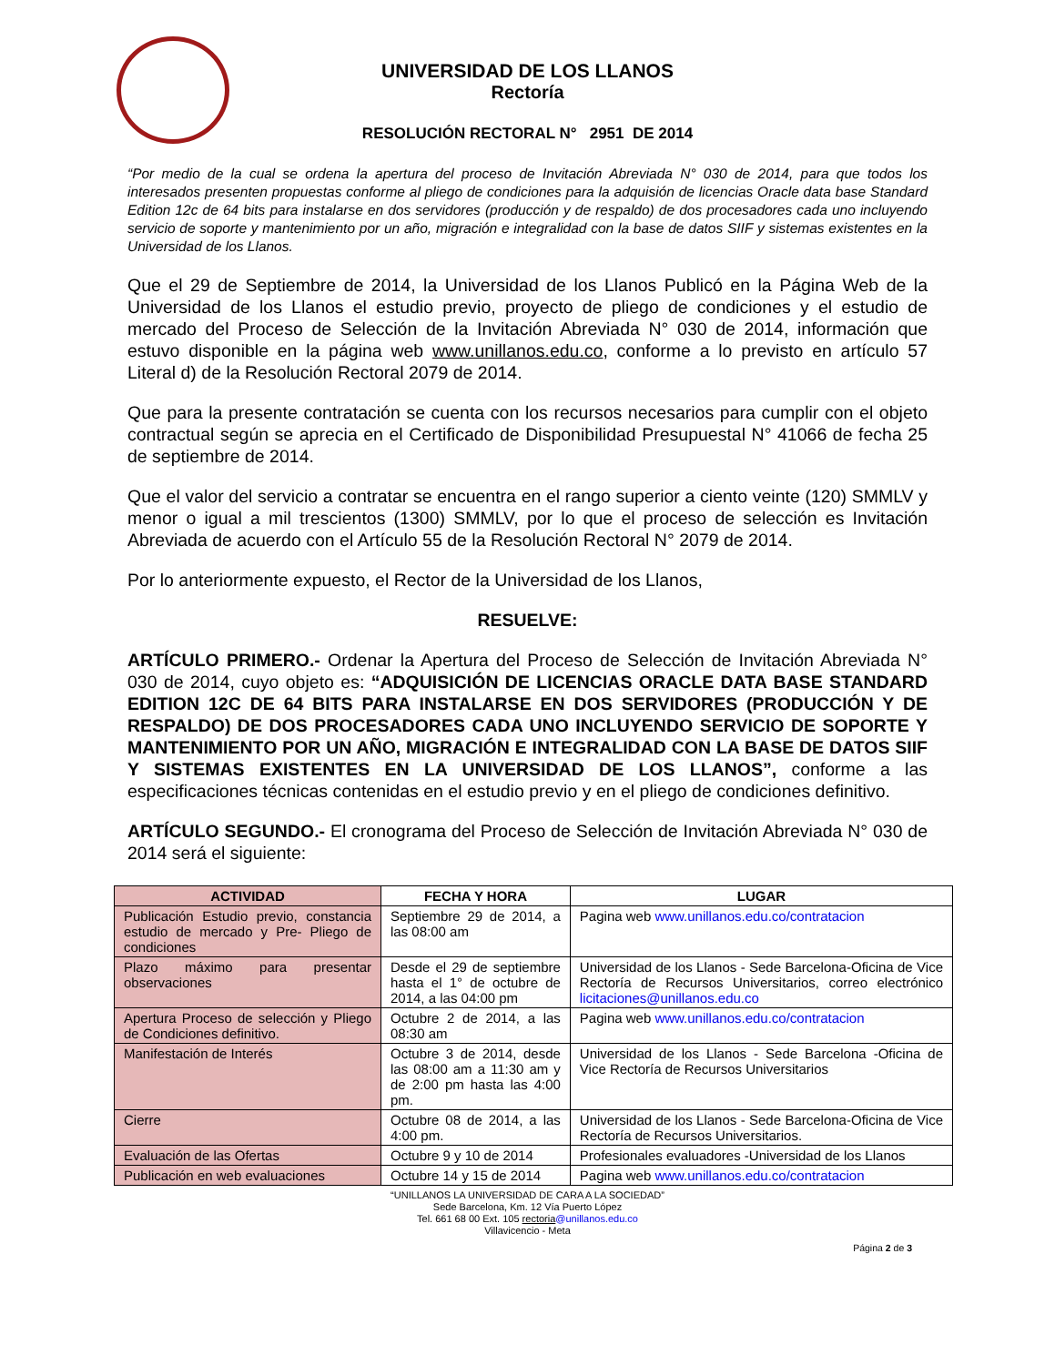UNIVERSIDAD DE LOS LLANOS
Rectoría
RESOLUCIÓN RECTORAL N° 2951 DE 2014
“Por medio de la cual se ordena la apertura del proceso de Invitación Abreviada N° 030 de 2014, para que todos los interesados presenten propuestas conforme al pliego de condiciones para la adquisión de licencias Oracle data base Standard Edition 12c de 64 bits para instalarse en dos servidores (producción y de respaldo) de dos procesadores cada uno incluyendo servicio de soporte y mantenimiento por un año, migración e integralidad con la base de datos SIIF y sistemas existentes en la Universidad de los Llanos.
Que el 29 de Septiembre de 2014, la Universidad de los Llanos Publicó en la Página Web de la Universidad de los Llanos el estudio previo, proyecto de pliego de condiciones y el estudio de mercado del Proceso de Selección de la Invitación Abreviada N° 030 de 2014, información que estuvo disponible en la página web www.unillanos.edu.co, conforme a lo previsto en artículo 57 Literal d) de la Resolución Rectoral 2079 de 2014.
Que para la presente contratación se cuenta con los recursos necesarios para cumplir con el objeto contractual según se aprecia en el Certificado de Disponibilidad Presupuestal N° 41066 de fecha 25 de septiembre de 2014.
Que el valor del servicio a contratar se encuentra en el rango superior a ciento veinte (120) SMMLV y menor o igual a mil trescientos (1300) SMMLV, por lo que el proceso de selección es Invitación Abreviada de acuerdo con el Artículo 55 de la Resolución Rectoral N° 2079 de 2014.
Por lo anteriormente expuesto, el Rector de la Universidad de los Llanos,
RESUELVE:
ARTÍCULO PRIMERO.- Ordenar la Apertura del Proceso de Selección de Invitación Abreviada N° 030 de 2014, cuyo objeto es: “ADQUISICIÓN DE LICENCIAS ORACLE DATA BASE STANDARD EDITION 12C DE 64 BITS PARA INSTALARSE EN DOS SERVIDORES (PRODUCCIÓN Y DE RESPALDO) DE DOS PROCESADORES CADA UNO INCLUYENDO SERVICIO DE SOPORTE Y MANTENIMIENTO POR UN AÑO, MIGRACIÓN E INTEGRALIDAD CON LA BASE DE DATOS SIIF Y SISTEMAS EXISTENTES EN LA UNIVERSIDAD DE LOS LLANOS”, conforme a las especificaciones técnicas contenidas en el estudio previo y en el pliego de condiciones definitivo.
ARTÍCULO SEGUNDO.- El cronograma del Proceso de Selección de Invitación Abreviada N° 030 de 2014 será el siguiente:
| ACTIVIDAD | FECHA Y HORA | LUGAR |
| --- | --- | --- |
| Publicación Estudio previo, constancia estudio de mercado y Pre- Pliego de condiciones | Septiembre 29 de 2014, a las 08:00 am | Pagina web www.unillanos.edu.co/contratacion |
| Plazo máximo para presentar observaciones | Desde el 29 de septiembre hasta el 1° de octubre de 2014, a las 04:00 pm | Universidad de los Llanos - Sede Barcelona-Oficina de Vice Rectoría de Recursos Universitarios, correo electrónico licitaciones@unillanos.edu.co |
| Apertura Proceso de selección y Pliego de Condiciones definitivo. | Octubre 2 de 2014, a las 08:30 am | Pagina web www.unillanos.edu.co/contratacion |
| Manifestación de Interés | Octubre 3 de 2014, desde las 08:00 am a 11:30 am y de 2:00 pm hasta las 4:00 pm. | Universidad de los Llanos - Sede Barcelona -Oficina de Vice Rectoría de Recursos Universitarios |
| Cierre | Octubre 08 de 2014, a las 4:00 pm. | Universidad de los Llanos - Sede Barcelona-Oficina de Vice Rectoría de Recursos Universitarios. |
| Evaluación de las Ofertas | Octubre 9 y 10 de 2014 | Profesionales evaluadores -Universidad de los Llanos |
| Publicación en web evaluaciones | Octubre 14 y 15 de 2014 | Pagina web www.unillanos.edu.co/contratacion |
“UNILLANOS LA UNIVERSIDAD DE CARA A LA SOCIEDAD”
Sede Barcelona, Km. 12 Vía Puerto López
Tel. 661 68 00 Ext. 105 rectoria@unillanos.edu.co
Villavicencio - Meta
Página 2 de 3